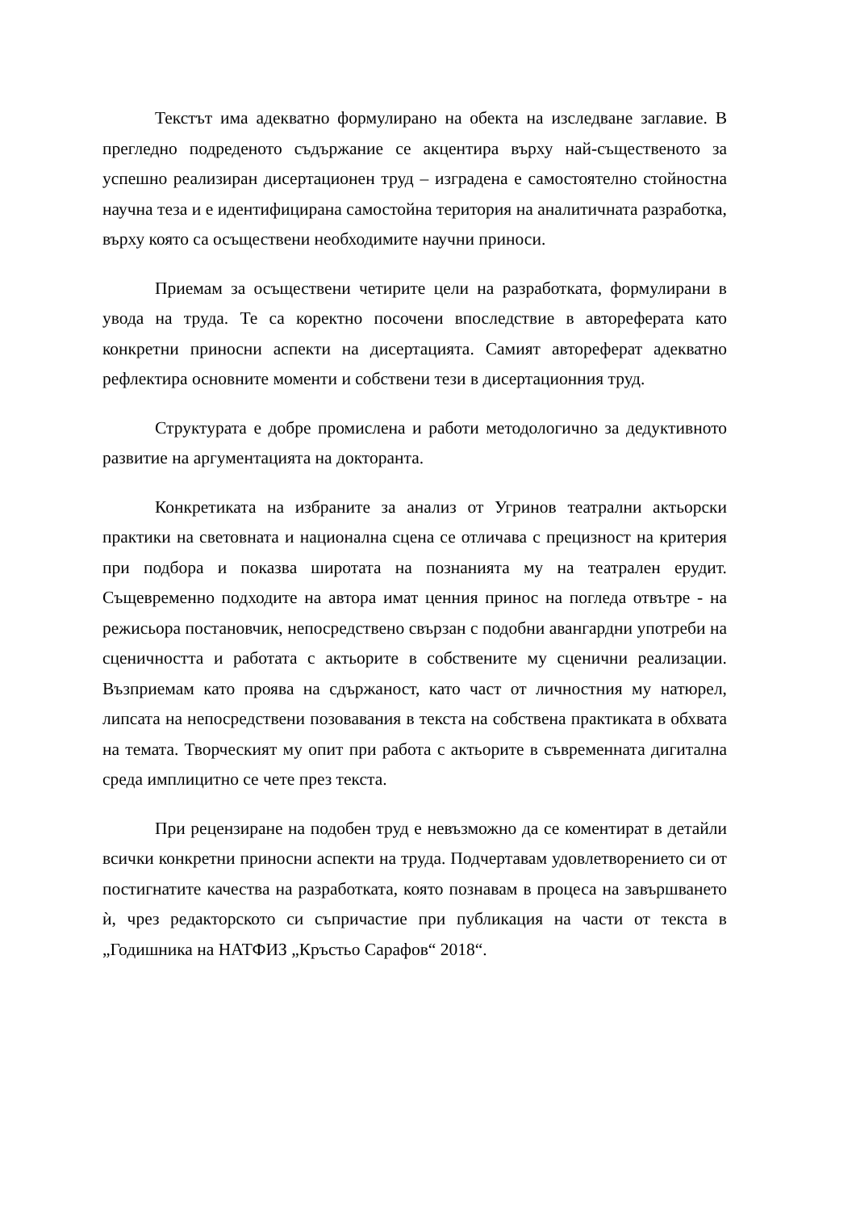Текстът има адекватно формулирано на обекта на изследване заглавие. В прегледно подреденото съдържание се акцентира върху най-същественото за успешно реализиран дисертационен труд – изградена е самостоятелно стойностна научна теза и е идентифицирана самостойна територия на аналитичната разработка, върху която са осъществени необходимите научни приноси.
Приемам за осъществени четирите цели на разработката, формулирани в увода на труда. Те са коректно посочени впоследствие в автореферата като конкретни приносни аспекти на дисертацията. Самият автореферат адекватно рефлектира основните моменти и собствени тези в дисертационния труд.
Структурата е добре промислена и работи методологично за дедуктивното развитие на аргументацията на докторанта.
Конкретиката на избраните за анализ от Угринов театрални актьорски практики на световната и национална сцена се отличава с прецизност на критерия при подбора и показва широтата на познанията му на театрален ерудит. Същевременно подходите на автора имат ценния принос на погледа отвътре - на режисьора постановчик, непосредствено свързан с подобни авангардни употреби на сценичността и работата с актьорите в собствените му сценични реализации. Възприемам като проява на сдържаност, като част от личностния му натюрел, липсата на непосредствени позовавания в текста на собствена практиката в обхвата на темата. Творческият му опит при работа с актьорите в съвременната дигитална среда имплицитно се чете през текста.
При рецензиране на подобен труд е невъзможно да се коментират в детайли всички конкретни приносни аспекти на труда. Подчертавам удовлетворението си от постигнатите качества на разработката, която познавам в процеса на завършването ѝ, чрез редакторското си съпричастие при публикация на части от текста в „Годишника на НАТФИЗ „Кръстьо Сарафов“ 2018“.